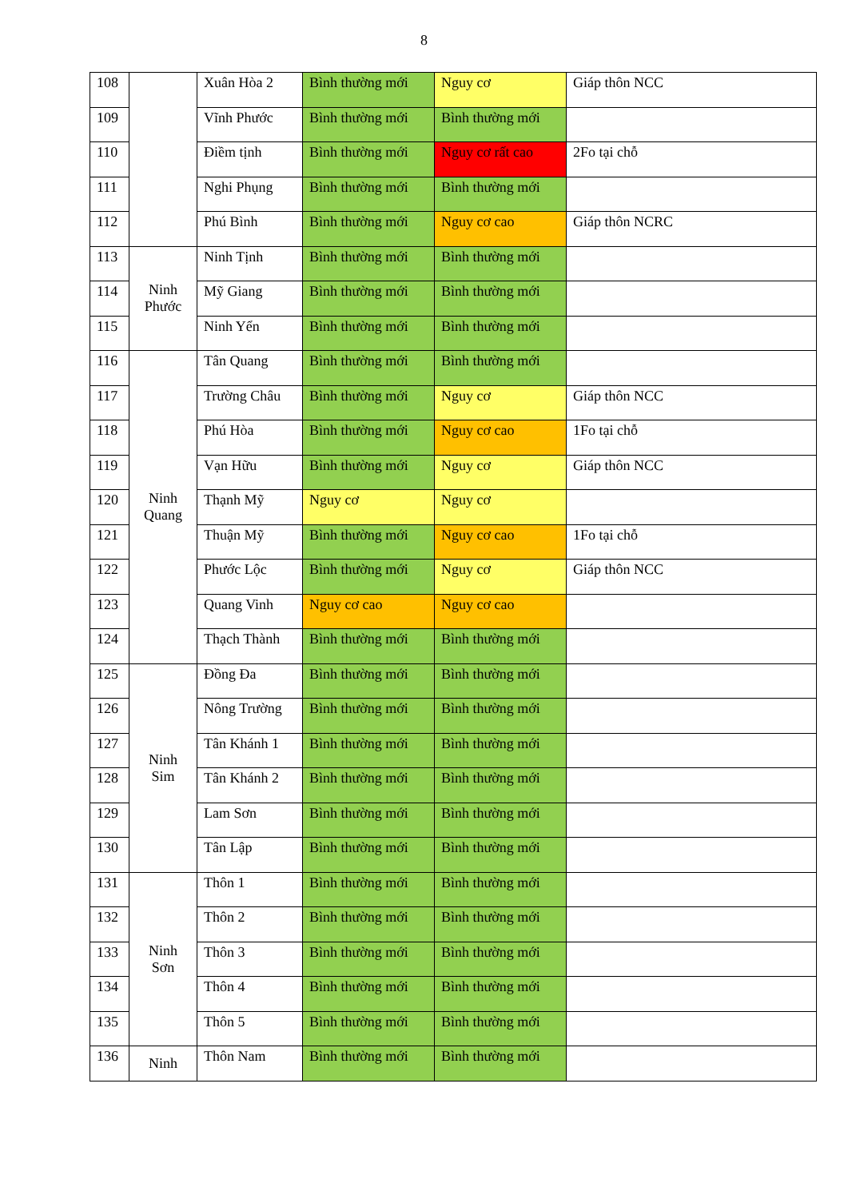8
| 108 | | Xuân Hòa 2 | Bình thường mới | Nguy cơ | Giáp thôn NCC |
| 109 | | Vĩnh Phước | Bình thường mới | Bình thường mới | |
| 110 | | Điềm tịnh | Bình thường mới | Nguy cơ rất cao | 2Fo tại chỗ |
| 111 | | Nghi Phụng | Bình thường mới | Bình thường mới | |
| 112 | | Phú Bình | Bình thường mới | Nguy cơ cao | Giáp thôn NCRC |
| 113 | Ninh Phước | Ninh Tịnh | Bình thường mới | Bình thường mới | |
| 114 | | Mỹ Giang | Bình thường mới | Bình thường mới | |
| 115 | | Ninh Yển | Bình thường mới | Bình thường mới | |
| 116 | Ninh Quang | Tân Quang | Bình thường mới | Bình thường mới | |
| 117 | | Trường Châu | Bình thường mới | Nguy cơ | Giáp thôn NCC |
| 118 | | Phú Hòa | Bình thường mới | Nguy cơ cao | 1Fo tại chỗ |
| 119 | | Vạn Hữu | Bình thường mới | Nguy cơ | Giáp thôn NCC |
| 120 | | Thạnh Mỹ | Nguy cơ | Nguy cơ | |
| 121 | | Thuận Mỹ | Bình thường mới | Nguy cơ cao | 1Fo tại chỗ |
| 122 | | Phước Lộc | Bình thường mới | Nguy cơ | Giáp thôn NCC |
| 123 | | Quang Vinh | Nguy cơ cao | Nguy cơ cao | |
| 124 | | Thạch Thành | Bình thường mới | Bình thường mới | |
| 125 | Ninh Sim | Đồng Đa | Bình thường mới | Bình thường mới | |
| 126 | | Nông Trường | Bình thường mới | Bình thường mới | |
| 127 | | Tân Khánh 1 | Bình thường mới | Bình thường mới | |
| 128 | | Tân Khánh 2 | Bình thường mới | Bình thường mới | |
| 129 | | Lam Sơn | Bình thường mới | Bình thường mới | |
| 130 | | Tân Lập | Bình thường mới | Bình thường mới | |
| 131 | Ninh Sơn | Thôn 1 | Bình thường mới | Bình thường mới | |
| 132 | | Thôn 2 | Bình thường mới | Bình thường mới | |
| 133 | | Thôn 3 | Bình thường mới | Bình thường mới | |
| 134 | | Thôn 4 | Bình thường mới | Bình thường mới | |
| 135 | | Thôn 5 | Bình thường mới | Bình thường mới | |
| 136 | Ninh | Thôn Nam | Bình thường mới | Bình thường mới | |